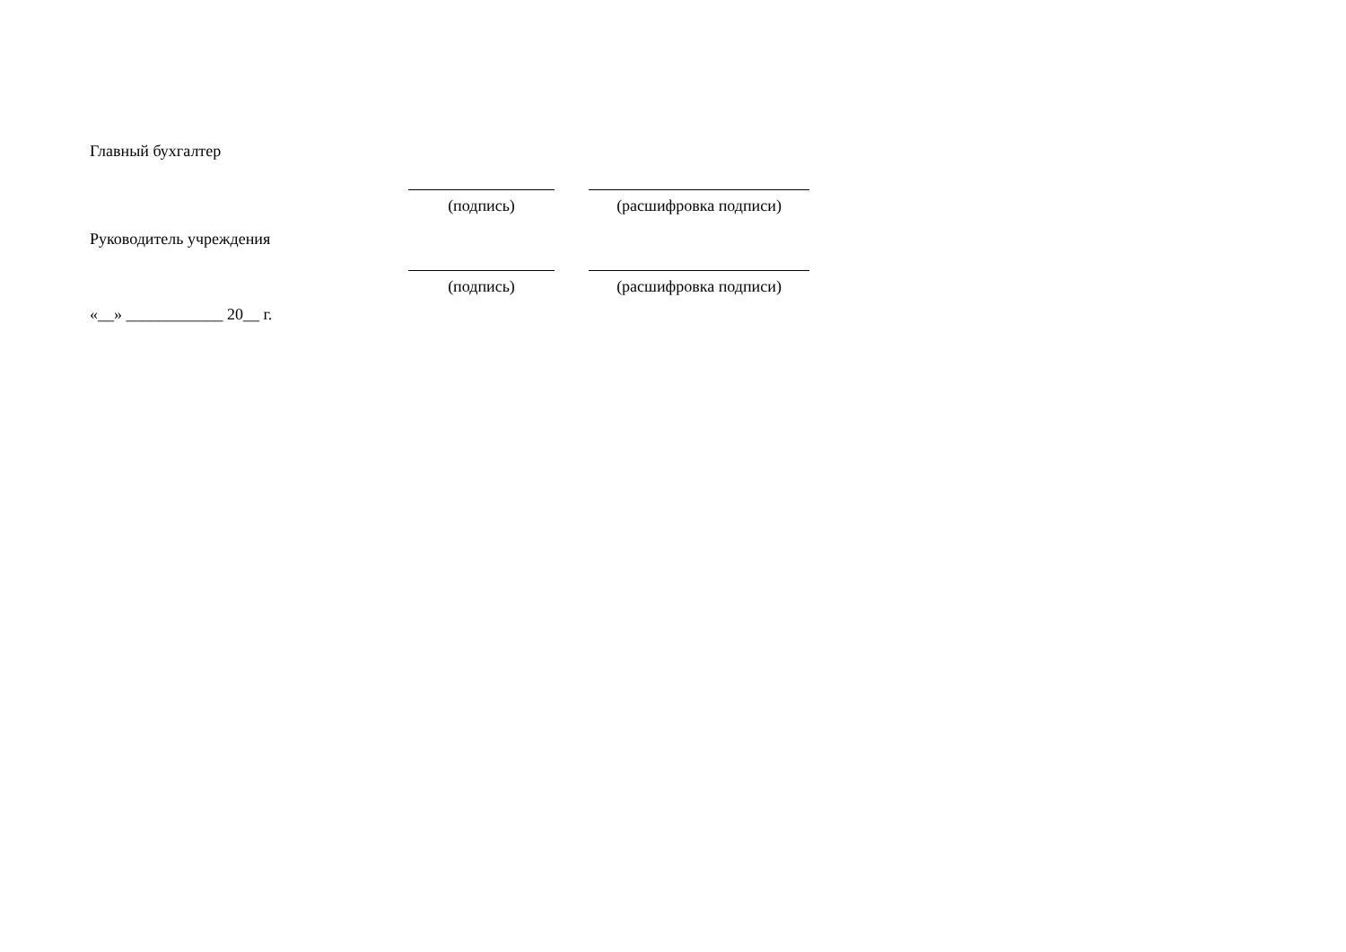Главный бухгалтер
(подпись) (расшифровка подписи)
Руководитель учреждения
(подпись) (расшифровка подписи)
«__» ____________ 20__ г.